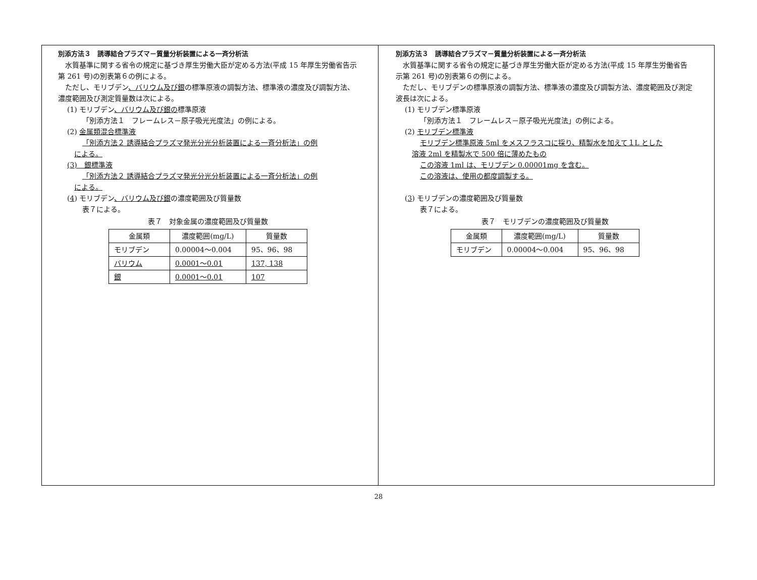別添方法３　誘導結合プラズマ－質量分析装置による一斉分析法
　水質基準に関する省令の規定に基づき厚生労働大臣が定める方法(平成 15 年厚生労働省告示第 261 号)の別表第６の例による。
　ただし、モリブデン、バリウム及び銀の標準原液の調製方法、標準液の濃度及び調製方法、濃度範囲及び測定質量数は次による。
(1) モリブデン、バリウム及び銀の標準原液
「別添方法１　フレームレス－原子吸光光度法」の例による。
(2) 金属類混合標準液
「別添方法２ 誘導結合プラズマ発光分光分析装置による一斉分析法」の例
による。
(3)　銀標準液
「別添方法２ 誘導結合プラズマ発光分光分析装置による一斉分析法」の例
による。
(4) モリブデン、バリウム及び銀の濃度範囲及び質量数
表７による。
表７　対象金属の濃度範囲及び質量数
| 金属類 | 濃度範囲(mg/L) | 質量数 |
| --- | --- | --- |
| モリブデン | 0.00004～0.004 | 95、96、98 |
| バリウム | 0.0001～0.01 | 137, 138 |
| 銀 | 0.0001～0.01 | 107 |
別添方法３　誘導結合プラズマ－質量分析装置による一斉分析法
　水質基準に関する省令の規定に基づき厚生労働大臣が定める方法(平成 15 年厚生労働省告示第 261 号)の別表第６の例による。
　ただし、モリブデンの標準原液の調製方法、標準液の濃度及び調製方法、濃度範囲及び測定波長は次による。
(1) モリブデン標準原液
「別添方法１　フレームレス－原子吸光光度法」の例による。
(2) モリブデン標準液
モリブデン標準原液 5ml をメスフラスコに採り、精製水を加えて１L とした
溶液 2ml を精製水で 500 倍に薄めたもの
この溶液 1ml は、モリブデン 0.00001mg を含む。
この溶液は、使用の都度調製する。
(3) モリブデンの濃度範囲及び質量数
表７による。
表７　モリブデンの濃度範囲及び質量数
| 金属類 | 濃度範囲(mg/L) | 質量数 |
| --- | --- | --- |
| モリブデン | 0.00004～0.004 | 95、96、98 |
28